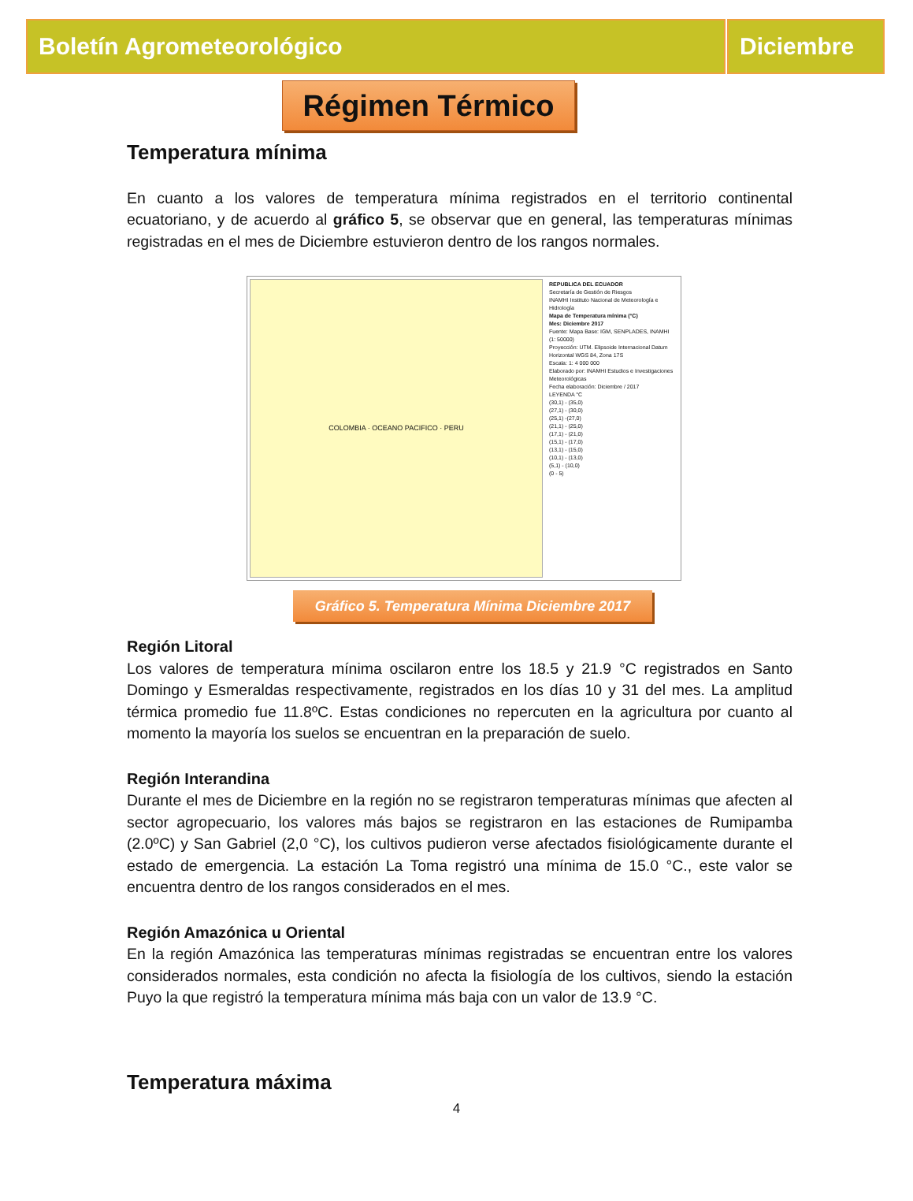Boletín Agrometeorológico Diciembre
Régimen Térmico
Temperatura mínima
En cuanto a los valores de temperatura mínima registrados en el territorio continental ecuatoriano, y de acuerdo al gráfico 5, se observar que en general, las temperaturas mínimas registradas en el mes de Diciembre estuvieron dentro de los rangos normales.
COLOMBIA · OCEANO PACIFICO · PERU
REPUBLICA DEL ECUADOR
Secretaría de Gestión de Riesgos
INAMHI Instituto Nacional de Meteorología e Hidrología
Mapa de Temperatura mínima (°C)
Mes: Diciembre 2017
Fuente: Mapa Base: IGM, SENPLADES, INAMHI (1: 50000)
Proyección: UTM. Elipsoide Internacional Datum Horizontal WGS 84, Zona 17S
Escala: 1: 4 000 000
Elaborado por: INAMHI Estudios e Investigaciones Meteorológicas
Fecha elaboración: Diciembre / 2017
LEYENDA °C
(30,1) - (35,0)
(27,1) - (30,0)
(25,1) -(27,0)
(21,1) - (25,0)
(17,1) - (21,0)
(15,1) - (17,0)
(13,1) - (15,0)
(10,1) - (13,0)
(5,1) - (10,0)
(0 - 5)
Gráfico 5. Temperatura Mínima Diciembre 2017
Región Litoral
Los valores de temperatura mínima oscilaron entre los 18.5 y 21.9 °C registrados en Santo Domingo y Esmeraldas respectivamente, registrados en los días 10 y 31 del mes. La amplitud térmica promedio fue 11.8ºC. Estas condiciones no repercuten en la agricultura por cuanto al momento la mayoría los suelos se encuentran en la preparación de suelo.
Región Interandina
Durante el mes de Diciembre en la región no se registraron temperaturas mínimas que afecten al sector agropecuario, los valores más bajos se registraron en las estaciones de Rumipamba (2.0ºC) y San Gabriel (2,0 °C), los cultivos pudieron verse afectados fisiológicamente durante el estado de emergencia. La estación La Toma registró una mínima de 15.0 °C., este valor se encuentra dentro de los rangos considerados en el mes.
Región Amazónica u Oriental
En la región Amazónica las temperaturas mínimas registradas se encuentran entre los valores considerados normales, esta condición no afecta la fisiología de los cultivos, siendo la estación Puyo la que registró la temperatura mínima más baja con un valor de 13.9 °C.
Temperatura máxima
4